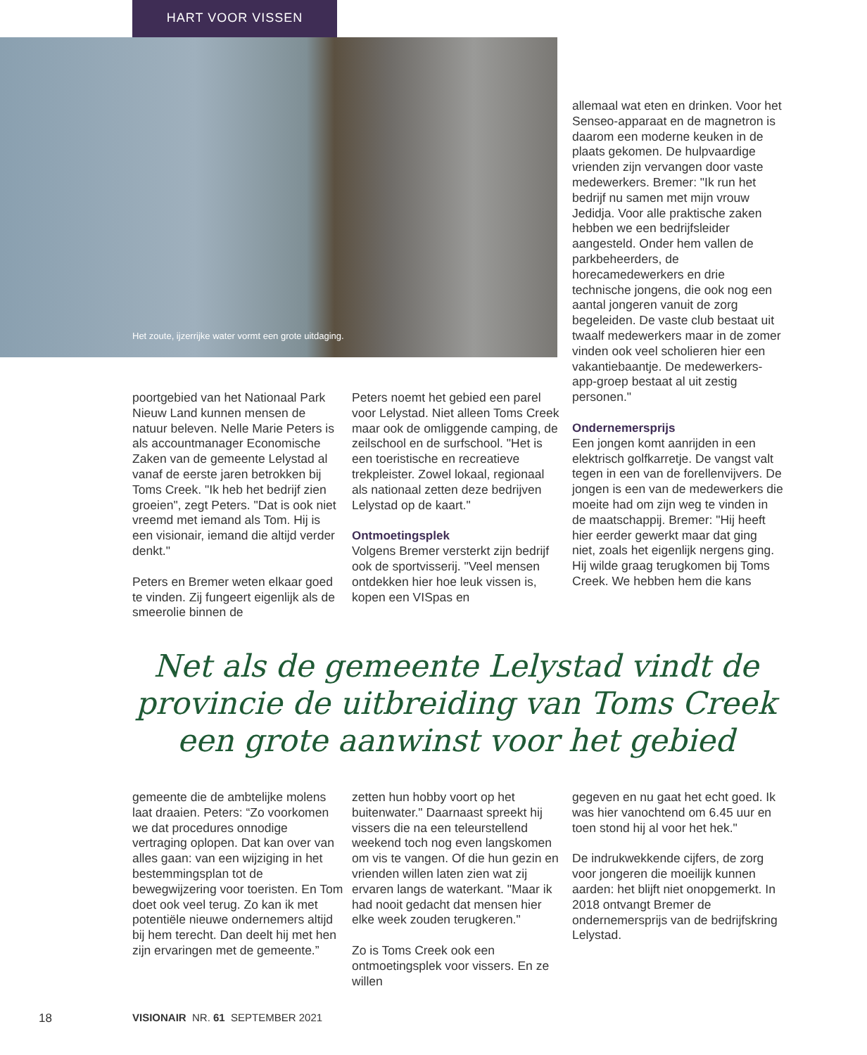HART VOOR VISSEN
Het zoute, ijzerrijke water vormt een grote uitdaging.
allemaal wat eten en drinken. Voor het Senseo-apparaat en de magnetron is daarom een moderne keuken in de plaats gekomen. De hulpvaardige vrienden zijn vervangen door vaste medewerkers. Bremer: "Ik run het bedrijf nu samen met mijn vrouw Jedidja. Voor alle praktische zaken hebben we een bedrijfsleider aangesteld. Onder hem vallen de parkbeheerders, de horecamedewerkers en drie technische jongens, die ook nog een aantal jongeren vanuit de zorg begeleiden. De vaste club bestaat uit twaalf medewerkers maar in de zomer vinden ook veel scholieren hier een vakantiebaantje. De medewerkers-app-groep bestaat al uit zestig personen."
Ondernemersprijs
Een jongen komt aanrijden in een elektrisch golfkarretje. De vangst valt tegen in een van de forellenvijvers. De jongen is een van de medewerkers die moeite had om zijn weg te vinden in de maatschappij. Bremer: "Hij heeft hier eerder gewerkt maar dat ging niet, zoals het eigenlijk nergens ging. Hij wilde graag terugkomen bij Toms Creek. We hebben hem die kans
poortgebied van het Nationaal Park Nieuw Land kunnen mensen de natuur beleven. Nelle Marie Peters is als accountmanager Economische Zaken van de gemeente Lelystad al vanaf de eerste jaren betrokken bij Toms Creek. "Ik heb het bedrijf zien groeien", zegt Peters. "Dat is ook niet vreemd met iemand als Tom. Hij is een visionair, iemand die altijd verder denkt."
Peters en Bremer weten elkaar goed te vinden. Zij fungeert eigenlijk als de smeerolie binnen de
Peters noemt het gebied een parel voor Lelystad. Niet alleen Toms Creek maar ook de omliggende camping, de zeilschool en de surfschool. "Het is een toeristische en recreatieve trekpleister. Zowel lokaal, regionaal als nationaal zetten deze bedrijven Lelystad op de kaart."
Ontmoetingsplek
Volgens Bremer versterkt zijn bedrijf ook de sportvisserij. "Veel mensen ontdekken hier hoe leuk vissen is, kopen een VISpas en
Net als de gemeente Lelystad vindt de provincie de uitbreiding van Toms Creek een grote aanwinst voor het gebied
gemeente die de ambtelijke molens laat draaien. Peters: “Zo voorkomen we dat procedures onnodige vertraging oplopen. Dat kan over van alles gaan: van een wijziging in het bestemmingsplan tot de bewegwijzering voor toeristen. En Tom doet ook veel terug. Zo kan ik met potentiële nieuwe ondernemers altijd bij hem terecht. Dan deelt hij met hen zijn ervaringen met de gemeente.”
zetten hun hobby voort op het buitenwater." Daarnaast spreekt hij vissers die na een teleurstellend weekend toch nog even langskomen om vis te vangen. Of die hun gezin en vrienden willen laten zien wat zij ervaren langs de waterkant. "Maar ik had nooit gedacht dat mensen hier elke week zouden terugkeren."
Zo is Toms Creek ook een ontmoetingsplek voor vissers. En ze willen
gegeven en nu gaat het echt goed. Ik was hier vanochtend om 6.45 uur en toen stond hij al voor het hek."
De indrukwekkende cijfers, de zorg voor jongeren die moeilijk kunnen aarden: het blijft niet onopgemerkt. In 2018 ontvangt Bremer de ondernemersprijs van de bedrijfskring Lelystad.
18
VISIONAIR NR. 61 SEPTEMBER 2021